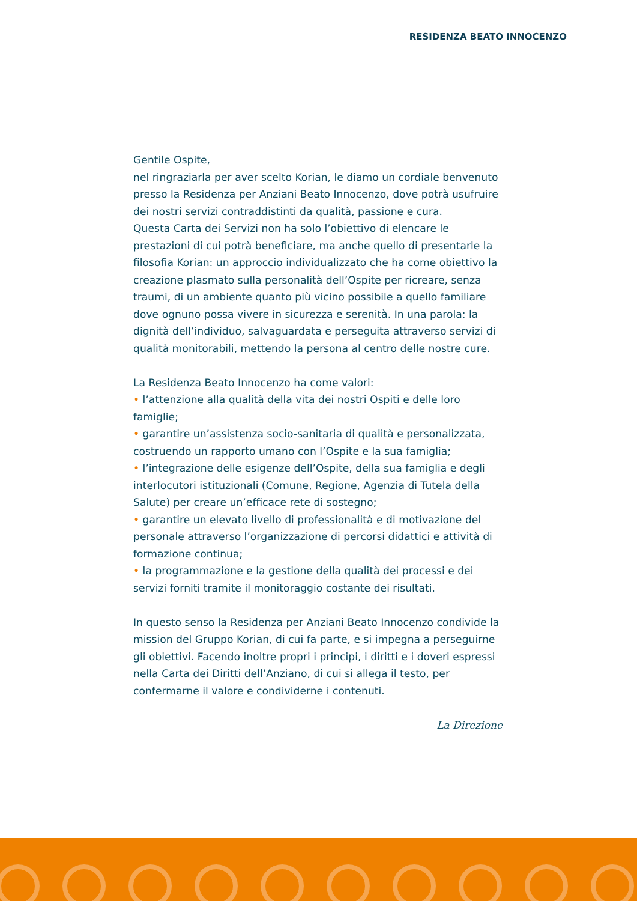RESIDENZA BEATO INNOCENZO
Gentile Ospite,
nel ringraziarla per aver scelto Korian, le diamo un cordiale benvenuto presso la Residenza per Anziani Beato Innocenzo, dove potrà usufruire dei nostri servizi contraddistinti da qualità, passione e cura.
Questa Carta dei Servizi non ha solo l’obiettivo di elencare le prestazioni di cui potrà beneficiare, ma anche quello di presentarle la filosofia Korian: un approccio individualizzato che ha come obiettivo la creazione plasmato sulla personalità dell’Ospite per ricreare, senza traumi, di un ambiente quanto più vicino possibile a quello familiare dove ognuno possa vivere in sicurezza e serenità. In una parola: la dignità dell’individuo, salvaguardata e perseguita attraverso servizi di qualità monitorabili, mettendo la persona al centro delle nostre cure.
La Residenza Beato Innocenzo ha come valori:
• l’attenzione alla qualità della vita dei nostri Ospiti e delle loro famiglie;
• garantire un’assistenza socio-sanitaria di qualità e personalizzata, costruendo un rapporto umano con l’Ospite e la sua famiglia;
• l’integrazione delle esigenze dell’Ospite, della sua famiglia e degli interlocutori istituzionali (Comune, Regione, Agenzia di Tutela della Salute) per creare un’efficace rete di sostegno;
• garantire un elevato livello di professionalità e di motivazione del personale attraverso l’organizzazione di percorsi didattici e attività di formazione continua;
• la programmazione e la gestione della qualità dei processi e dei servizi forniti tramite il monitoraggio costante dei risultati.
In questo senso la Residenza per Anziani Beato Innocenzo condivide la mission del Gruppo Korian, di cui fa parte, e si impegna a perseguirne gli obiettivi. Facendo inoltre propri i principi, i diritti e i doveri espressi nella Carta dei Diritti dell’Anziano, di cui si allega il testo, per confermarne il valore e condividerne i contenuti.
La Direzione